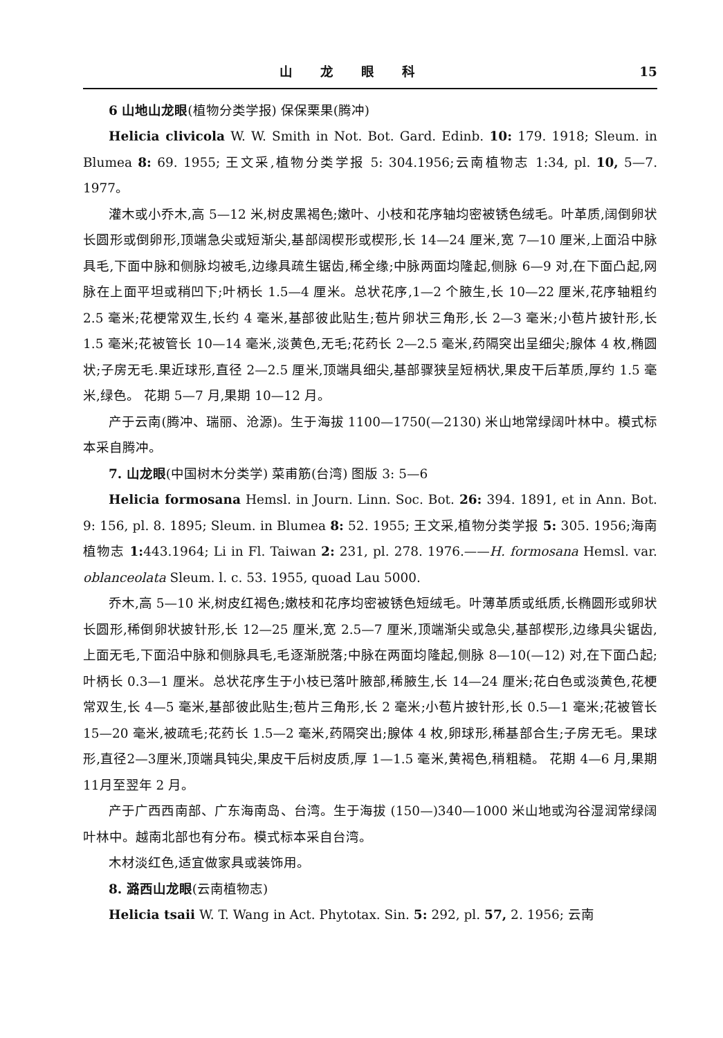山龙眼科 15
6 山地山龙眼(植物分类学报) 保保栗果(腾冲)
Helicia clivicola W. W. Smith in Not. Bot. Gard. Edinb. 10: 179. 1918; Sleum. in Blumea 8: 69. 1955; 王文采,植物分类学报 5: 304.1956;云南植物志 1:34, pl. 10, 5—7. 1977。
灌木或小乔木,高 5—12 米,树皮黑褐色;嫩叶、小枝和花序轴均密被锈色绒毛。叶革质,阔倒卵状长圆形或倒卵形,顶端急尖或短渐尖,基部阔楔形或楔形,长 14—24 厘米,宽 7—10 厘米,上面沿中脉具毛,下面中脉和侧脉均被毛,边缘具疏生锯齿,稀全缘;中脉两面均隆起,侧脉 6—9 对,在下面凸起,网脉在上面平坦或稍凹下;叶柄长 1.5—4 厘米。总状花序,1—2 个腋生,长 10—22 厘米,花序轴粗约 2.5 毫米;花梗常双生,长约 4 毫米,基部彼此贴生;苞片卵状三角形,长 2—3 毫米;小苞片披针形,长 1.5 毫米;花被管长 10—14 毫米,淡黄色,无毛;花药长 2—2.5 毫米,药隔突出呈细尖;腺体 4 枚,椭圆状;子房无毛.果近球形,直径 2—2.5 厘米,顶端具细尖,基部骤狭呈短柄状,果皮干后革质,厚约 1.5 毫米,绿色。 花期 5—7 月,果期 10—12 月。
产于云南(腾冲、瑞丽、沧源)。生于海拔 1100—1750(—2130) 米山地常绿阔叶林中。模式标本采自腾冲。
7. 山龙眼(中国树木分类学) 菜甫筋(台湾) 图版 3: 5—6
Helicia formosana Hemsl. in Journ. Linn. Soc. Bot. 26: 394. 1891, et in Ann. Bot. 9: 156, pl. 8. 1895; Sleum. in Blumea 8: 52. 1955; 王文采,植物分类学报 5: 305. 1956;海南植物志 1: 443.1964; Li in Fl. Taiwan 2: 231, pl. 278. 1976.——H. formosana Hemsl. var. oblanceolata Sleum. l. c. 53. 1955, quoad Lau 5000.
乔木,高 5—10 米,树皮红褐色;嫩枝和花序均密被锈色短绒毛。叶薄革质或纸质,长椭圆形或卵状长圆形,稀倒卵状披针形,长 12—25 厘米,宽 2.5—7 厘米,顶端渐尖或急尖,基部楔形,边缘具尖锯齿,上面无毛,下面沿中脉和侧脉具毛,毛逐渐脱落;中脉在两面均隆起,侧脉 8—10(—12) 对,在下面凸起;叶柄长 0.3—1 厘米。总状花序生于小枝已落叶腋部,稀腋生,长 14—24 厘米;花白色或淡黄色,花梗常双生,长 4—5 毫米,基部彼此贴生;苞片三角形,长 2 毫米;小苞片披针形,长 0.5—1 毫米;花被管长 15—20 毫米,被疏毛;花药长 1.5—2 毫米,药隔突出;腺体 4 枚,卵球形,稀基部合生;子房无毛。果球形,直径2—3厘米,顶端具钝尖,果皮干后树皮质,厚 1—1.5 毫米,黄褐色,稍粗糙。 花期 4—6 月,果期11月至翌年 2 月。
产于广西西南部、广东海南岛、台湾。生于海拔 (150—)340—1000 米山地或沟谷湿润常绿阔叶林中。越南北部也有分布。模式标本采自台湾。
木材淡红色,适宜做家具或装饰用。
8. 潞西山龙眼(云南植物志)
Helicia tsaii W. T. Wang in Act. Phytotax. Sin. 5: 292, pl. 57, 2. 1956; 云南